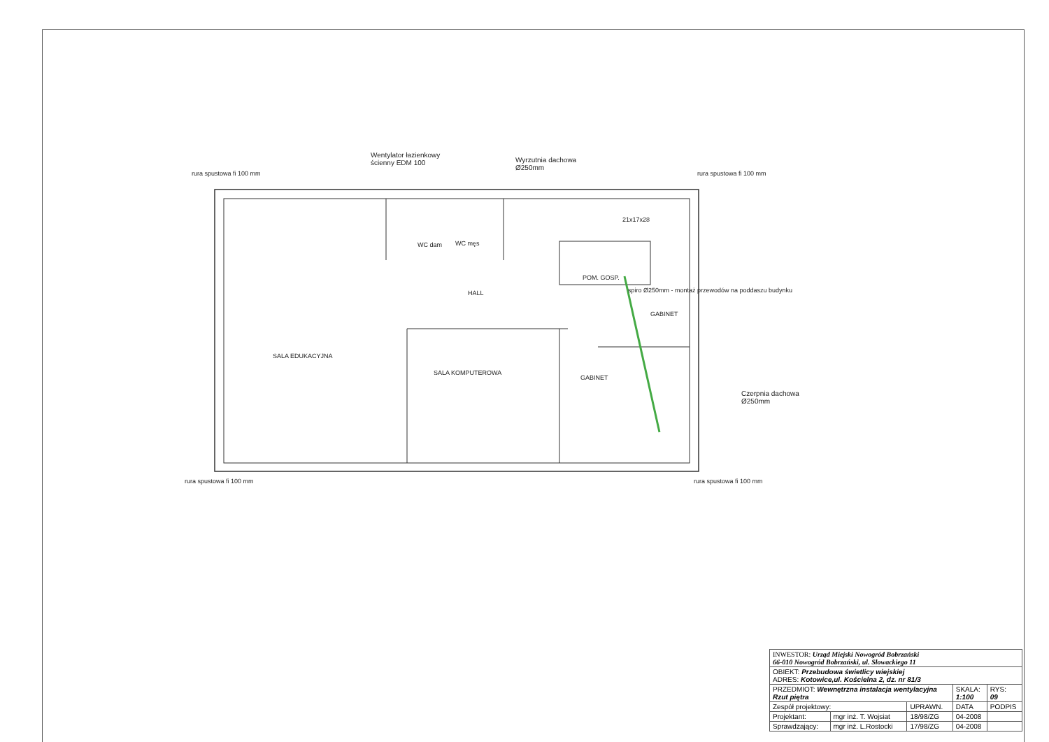Wentylator łazienkowy
ścienny EDM 100
Wyrzutnia dachowa
Ø250mm
rura spustowa fi 100 mm rura spustowa fi 100 mm
WC dam WC męs
21x17x28
POM. GOSP.
HALL
GABINET
SALA EDUKACYJNA
SALA KOMPUTEROWA
GABINET
spiro Ø250mm - montaż przewodów na poddaszu budynku
Czerpnia dachowa
Ø250mm
rura spustowa fi 100 mm rura spustowa fi 100 mm
| INWESTOR: Urząd Miejski Nowogród Bobrzański 66-010 Nowogród Bobrzański, ul. Słowackiego 11 | | | | |
| OBIEKT: Przebudowa świetlicy wiejskiej ADRES: Kotowice,ul. Kościelna 2, dz. nr 81/3 | | | | |
| PRZEDMIOT: Wewnętrzna instalacja wentylacyjna Rzut piętra | | | SKALA: 1:100 | RYS: 09 |
| Zespół projektowy: | | UPRAWN. | DATA | PODPIS |
| Projektant: | mgr inż. T. Wojsiat | 18/98/ZG | 04-2008 | |
| Sprawdzający: | mgr inż. L.Rostocki | 17/98/ZG | 04-2008 | |